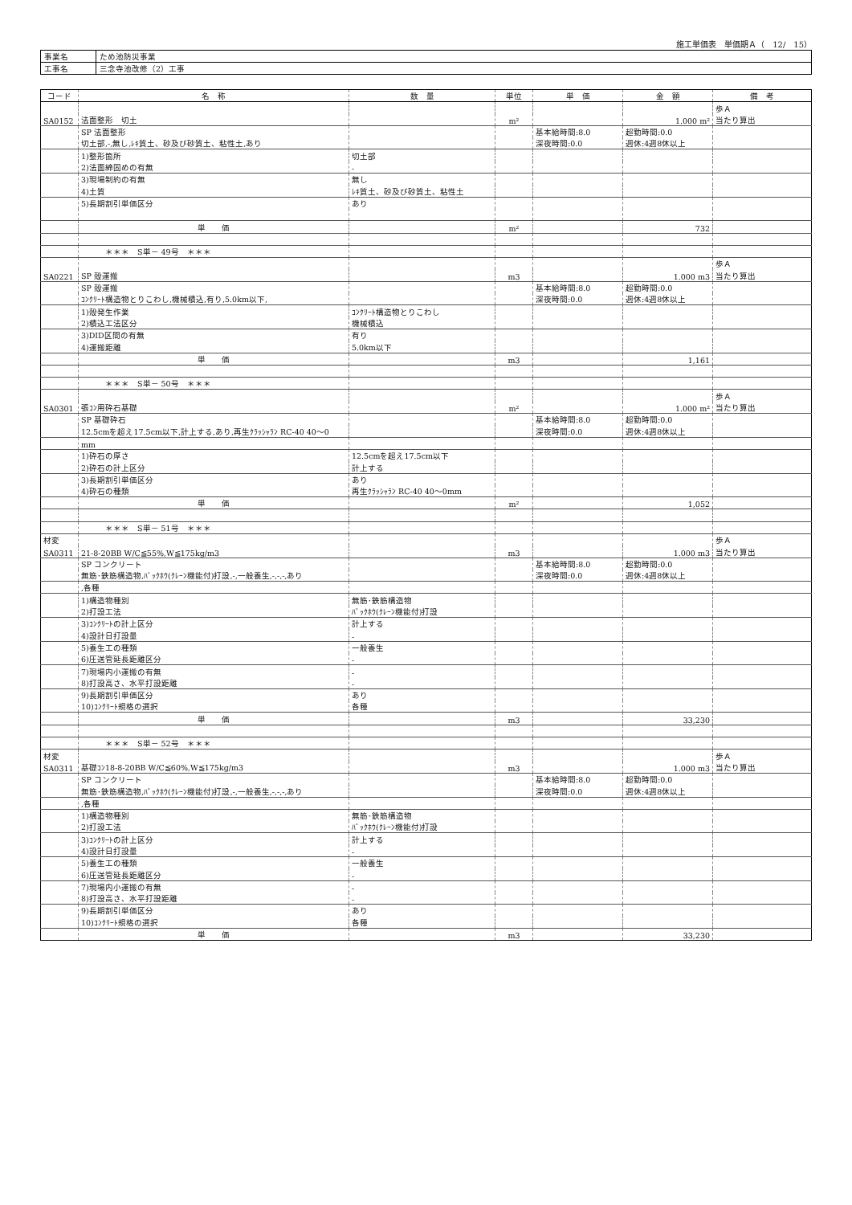施工単価表　単価期Ａ（　12/　15）
| 事業名 | ため池防災事業 |
| 工事名 | 三念寺池改修（2）工事 |
| コード | 名 称 | 数 量 | 単位 | 単 価 | 金 額 | 備 考 |
| --- | --- | --- | --- | --- | --- | --- |
| | | | | | | 歩Ａ |
| SA0152 | 法面整形 切土 | | m² | | 1.000 m² | 当たり算出 |
| | SP 法面整形 | | | 基本給時間:8.0 | 超勤時間:0.0 | |
| | 切土部,-,無し,ﾚｷ質土、砂及び砂質土、粘性土,あり | | | 深夜時間:0.0 | 週休:4週8休以上 | |
| | 1)整形箇所 | 切土部 | | | | |
| | 2)法面締固めの有無 | - | | | | |
| | 3)現場制約の有無 | 無し | | | | |
| | 4)土質 | ﾚｷ質土、砂及び砂質土、粘性土 | | | | |
| | 5)長期割引単価区分 | あり | | | | |
| | 単 価 | | m² | | 732 | |
| | ＊＊＊ S単－ 49号 ＊＊＊ | | | | | |
| | | | | | | 歩Ａ |
| SA0221 | SP 殻運搬 | | m3 | | 1.000 m3 | 当たり算出 |
| | SP 殻運搬 | | | 基本給時間:8.0 | 超勤時間:0.0 | |
| | ｺﾝｸﾘｰﾄ構造物とりこわし,機械積込,有り,5.0km以下, | | | 深夜時間:0.0 | 週休:4週8休以上 | |
| | 1)殻発生作業 | ｺﾝｸﾘｰﾄ構造物とりこわし | | | | |
| | 2)積込工法区分 | 機械積込 | | | | |
| | 3)DID区間の有無 | 有り | | | | |
| | 4)運搬距離 | 5.0km以下 | | | | |
| | 単 価 | | m3 | | 1,161 | |
| | ＊＊＊ S単－ 50号 ＊＊＊ | | | | | |
| | | | | | | 歩Ａ |
| SA0301 | 張ｺﾝ用砕石基礎 | | m² | | 1.000 m² | 当たり算出 |
| | SP 基礎砕石 | | | 基本給時間:8.0 | 超勤時間:0.0 | |
| | 12.5cmを超え17.5cm以下,計上する,あり,再生ｸﾗｯｼｬﾗﾝ RC-40 40～0 | | | 深夜時間:0.0 | 週休:4週8休以上 | |
| | mm | | | | | |
| | 1)砕石の厚さ | 12.5cmを超え17.5cm以下 | | | | |
| | 2)砕石の計上区分 | 計上する | | | | |
| | 3)長期割引単価区分 | あり | | | | |
| | 4)砕石の種類 | 再生ｸﾗｯｼｬﾗﾝ RC-40 40～0mm | | | | |
| | 単 価 | | m² | | 1,052 | |
| | ＊＊＊ S単－ 51号 ＊＊＊ | | | | | |
| 材変 | | | | | | 歩Ａ |
| SA0311 | 21-8-20BB W/C≦55%,W≦175kg/m3 | | m3 | | 1.000 m3 | 当たり算出 |
| | SP コンクリート | | | 基本給時間:8.0 | 超勤時間:0.0 | |
| | 無筋･鉄筋構造物,ﾊﾞｯｸﾎｳ(ｸﾚｰﾝ機能付)打設,-,一般養生,-,-,-,あり | | | 深夜時間:0.0 | 週休:4週8休以上 | |
| | ,各種 | | | | | |
| | 1)構造物種別 | 無筋･鉄筋構造物 | | | | |
| | 2)打設工法 | ﾊﾞｯｸﾎｳ(ｸﾚｰﾝ機能付)打設 | | | | |
| | 3)ｺﾝｸﾘｰﾄの計上区分 | 計上する | | | | |
| | 4)設計日打設量 | - | | | | |
| | 5)養生工の種類 | 一般養生 | | | | |
| | 6)圧送管延長距離区分 | - | | | | |
| | 7)現場内小運搬の有無 | - | | | | |
| | 8)打設高さ、水平打設距離 | - | | | | |
| | 9)長期割引単価区分 | あり | | | | |
| | 10)ｺﾝｸﾘｰﾄ規格の選択 | 各種 | | | | |
| | 単 価 | | m3 | | 33,230 | |
| | ＊＊＊ S単－ 52号 ＊＊＊ | | | | | |
| 材変 | | | | | | 歩Ａ |
| SA0311 | 基礎ｺﾝ18-8-20BB W/C≦60%,W≦175kg/m3 | | m3 | | 1.000 m3 | 当たり算出 |
| | SP コンクリート | | | 基本給時間:8.0 | 超勤時間:0.0 | |
| | 無筋･鉄筋構造物,ﾊﾞｯｸﾎｳ(ｸﾚｰﾝ機能付)打設,-,一般養生,-,-,-,あり | | | 深夜時間:0.0 | 週休:4週8休以上 | |
| | ,各種 | | | | | |
| | 1)構造物種別 | 無筋･鉄筋構造物 | | | | |
| | 2)打設工法 | ﾊﾞｯｸﾎｳ(ｸﾚｰﾝ機能付)打設 | | | | |
| | 3)ｺﾝｸﾘｰﾄの計上区分 | 計上する | | | | |
| | 4)設計日打設量 | - | | | | |
| | 5)養生工の種類 | 一般養生 | | | | |
| | 6)圧送管延長距離区分 | - | | | | |
| | 7)現場内小運搬の有無 | - | | | | |
| | 8)打設高さ、水平打設距離 | - | | | | |
| | 9)長期割引単価区分 | あり | | | | |
| | 10)ｺﾝｸﾘｰﾄ規格の選択 | 各種 | | | | |
| | 単 価 | | m3 | | 33,230 | |